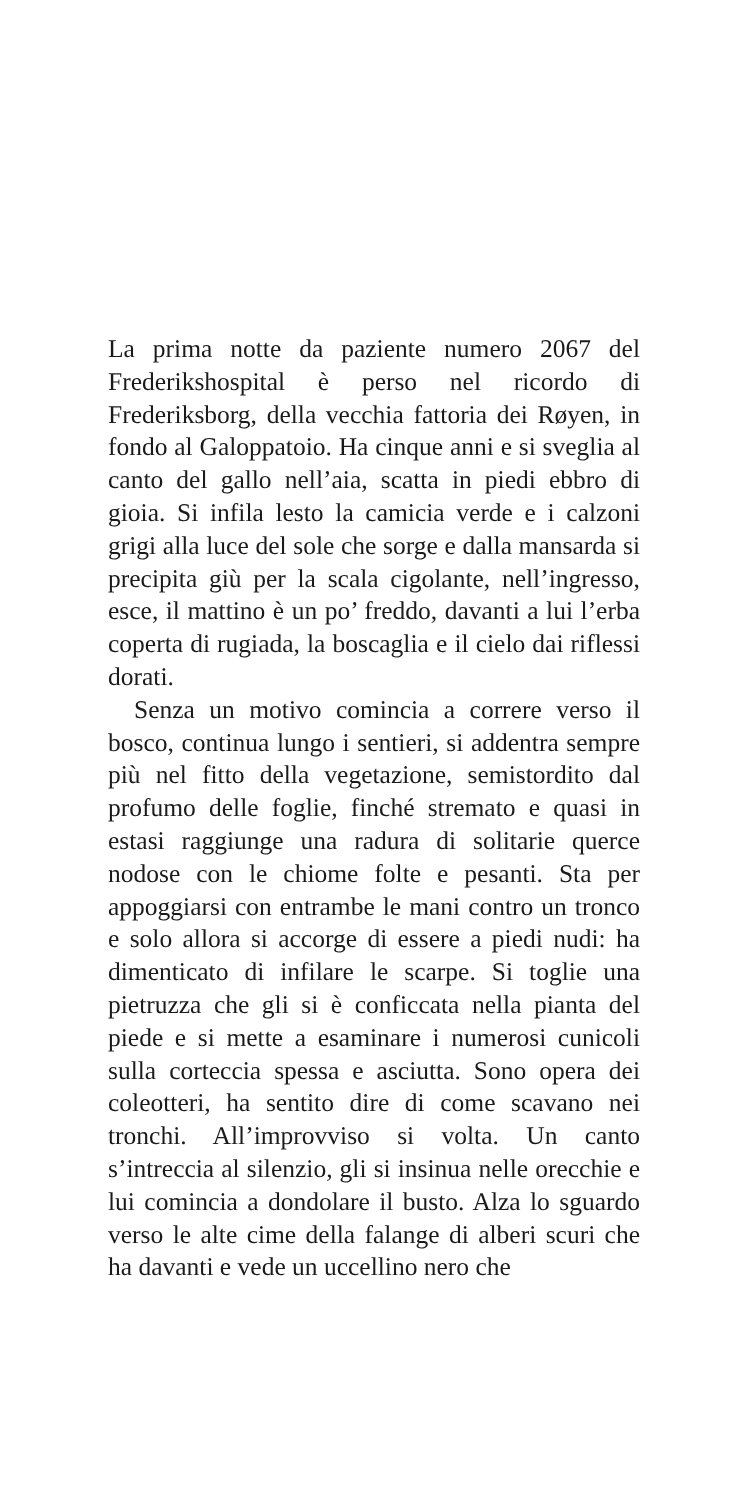La prima notte da paziente numero 2067 del Frederikshospital è perso nel ricordo di Frederiksborg, della vecchia fattoria dei Røyen, in fondo al Galoppatoio. Ha cinque anni e si sveglia al canto del gallo nell’aia, scatta in piedi ebbro di gioia. Si infila lesto la camicia verde e i calzoni grigi alla luce del sole che sorge e dalla mansarda si precipita giù per la scala cigolante, nell’ingresso, esce, il mattino è un po’ freddo, davanti a lui l’erba coperta di rugiada, la boscaglia e il cielo dai riflessi dorati.
Senza un motivo comincia a correre verso il bosco, continua lungo i sentieri, si addentra sempre più nel fitto della vegetazione, semistordito dal profumo delle foglie, finché stremato e quasi in estasi raggiunge una radura di solitarie querce nodose con le chiome folte e pesanti. Sta per appoggiarsi con entrambe le mani contro un tronco e solo allora si accorge di essere a piedi nudi: ha dimenticato di infilare le scarpe. Si toglie una pietruzza che gli si è conficcata nella pianta del piede e si mette a esaminare i numerosi cunicoli sulla corteccia spessa e asciutta. Sono opera dei coleotteri, ha sentito dire di come scavano nei tronchi. All’improvviso si volta. Un canto s’intreccia al silenzio, gli si insinua nelle orecchie e lui comincia a dondolare il busto. Alza lo sguardo verso le alte cime della falange di alberi scuri che ha davanti e vede un uccellino nero che